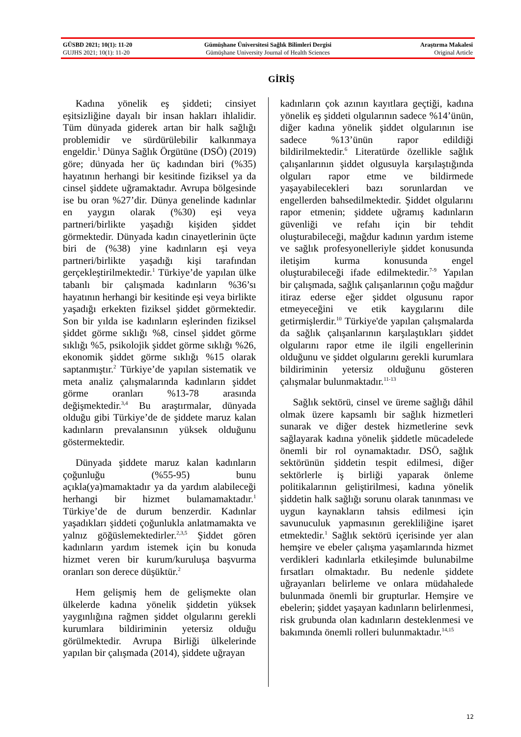GÜSBD 2021; 10(1): 11-20 Gümüşhane Üniversitesi Sağlık Bilimleri Dergisi Araştırma Makalesi
GUJHS 2021; 10(1): 11-20 Gümüşhane University Journal of Health Sciences Original Article
GİRİŞ
Kadına yönelik eş şiddeti; cinsiyet eşitsizliğine dayalı bir insan hakları ihlalidir. Tüm dünyada giderek artan bir halk sağlığı problemidir ve sürdürülebilir kalkınmaya engeldir.<sup>1</sup> Dünya Sağlık Örgütüne (DSÖ) (2019) göre; dünyada her üç kadından biri (%35) hayatının herhangi bir kesitinde fiziksel ya da cinsel şiddete uğramaktadır. Avrupa bölgesinde ise bu oran %27’dir. Dünya genelinde kadınlar en yaygın olarak (%30) eşi veya partneri/birlikte yaşadığı kişiden şiddet görmektedir. Dünyada kadın cinayetlerinin üçte biri de (%38) yine kadınların eşi veya partneri/birlikte yaşadığı kişi tarafından gerçekleştirilmektedir.<sup>1</sup> Türkiye’de yapılan ülke tabanlı bir çalışmada kadınların %36’sı hayatının herhangi bir kesitinde eşi veya birlikte yaşadığı erkekten fiziksel şiddet görmektedir. Son bir yılda ise kadınların eşlerinden fiziksel şiddet görme sıklığı %8, cinsel şiddet görme sıklığı %5, psikolojik şiddet görme sıklığı %26, ekonomik şiddet görme sıklığı %15 olarak saptanmıştır.<sup>2</sup> Türkiye’de yapılan sistematik ve meta analiz çalışmalarında kadınların şiddet görme oranları %13-78 arasında değişmektedir.<sup>3,4</sup> Bu araştırmalar, dünyada olduğu gibi Türkiye’de de şiddete maruz kalan kadınların prevalansının yüksek olduğunu göstermektedir.
Dünyada şiddete maruz kalan kadınların çoğunluğu (%55-95) bunu açıkla(ya)mamaktadır ya da yardım alabileceği herhangi bir hizmet bulamamaktadır.<sup>1</sup> Türkiye’de de durum benzerdir. Kadınlar yaşadıkları şiddeti çoğunlukla anlatmamakta ve yalnız göğüslemektedirler.<sup>2,3,5</sup> Şiddet gören kadınların yardım istemek için bu konuda hizmet veren bir kurum/kuruluşa başvurma oranları son derece düşüktür.<sup>2</sup>
Hem gelişmiş hem de gelişmekte olan ülkelerde kadına yönelik şiddetin yüksek yaygınlığına rağmen şiddet olgularını gerekli kurumlara bildiriminin yetersiz olduğu görülmektedir. Avrupa Birliği ülkelerinde yapılan bir çalışmada (2014), şiddete uğrayan
kadınların çok azının kayıtlara geçtiği, kadına yönelik eş şiddeti olgularının sadece %14’ünün, diğer kadına yönelik şiddet olgularının ise sadece %13’ünün rapor edildiği bildirilmektedir.<sup>6</sup> Literatürde özellikle sağlık çalışanlarının şiddet olgusuyla karşılaştığında olguları rapor etme ve bildirmede yaşayabilecekleri bazı sorunlardan ve engellerden bahsedilmektedir. Şiddet olgularını rapor etmenin; şiddete uğramış kadınların güvenliği ve refahı için bir tehdit oluşturabileceği, mağdur kadının yardım isteme ve sağlık profesyonelleriyle şiddet konusunda iletişim kurma konusunda engel oluşturabileceği ifade edilmektedir.<sup>7-9</sup> Yapılan bir çalışmada, sağlık çalışanlarının çoğu mağdur itiraz ederse eğer şiddet olgusunu rapor etmeyeceğini ve etik kaygılarını dile getirmişlerdir.<sup>10</sup> Türkiye'de yapılan çalışmalarda da sağlık çalışanlarının karşılaştıkları şiddet olgularını rapor etme ile ilgili engellerinin olduğunu ve şiddet olgularını gerekli kurumlara bildiriminin yetersiz olduğunu gösteren çalışmalar bulunmaktadır.<sup>11-13</sup>
Sağlık sektörü, cinsel ve üreme sağlığı dâhil olmak üzere kapsamlı bir sağlık hizmetleri sunarak ve diğer destek hizmetlerine sevk sağlayarak kadına yönelik şiddetle mücadelede önemli bir rol oynamaktadır. DSÖ, sağlık sektörünün şiddetin tespit edilmesi, diğer sektörlerle iş birliği yaparak önleme politikalarının geliştirilmesi, kadına yönelik şiddetin halk sağlığı sorunu olarak tanınması ve uygun kaynakların tahsis edilmesi için savunuculuk yapmasının gerekliliğine işaret etmektedir.<sup>1</sup> Sağlık sektörü içerisinde yer alan hemşire ve ebeler çalışma yaşamlarında hizmet verdikleri kadınlarla etkileşimde bulunabilme fırsatları olmaktadır. Bu nedenle şiddete uğrayanları belirleme ve onlara müdahalede bulunmada önemli bir grupturlar. Hemşire ve ebelerin; şiddet yaşayan kadınların belirlenmesi, risk grubunda olan kadınların desteklenmesi ve bakımında önemli rolleri bulunmaktadır.<sup>14,15</sup>
12